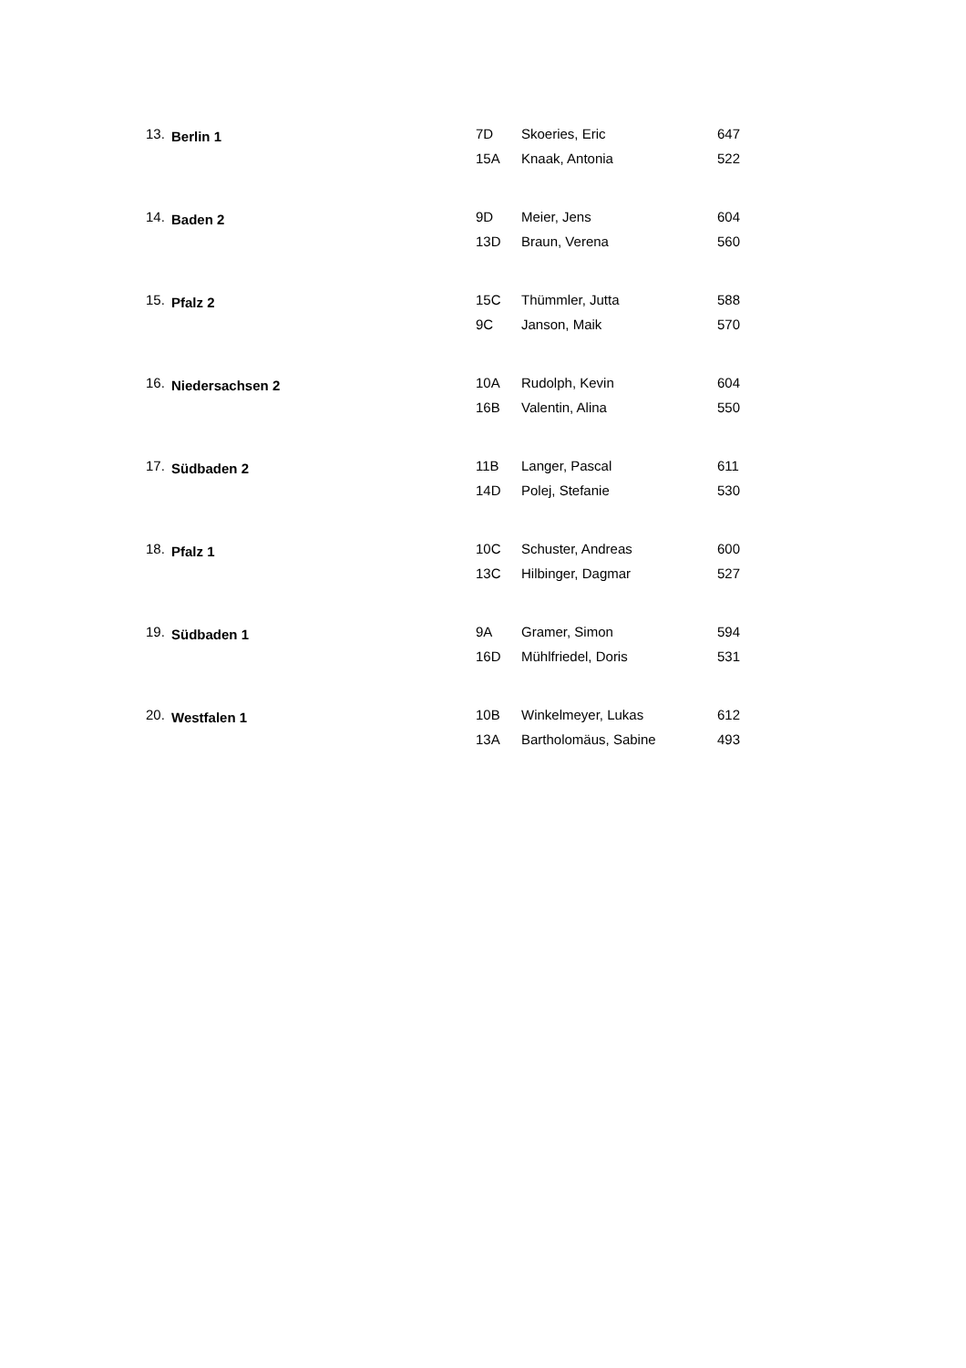| 13. | Berlin 1 | 7D | Skoeries, Eric | 647 |
| | | 15A | Knaak, Antonia | 522 |
| 14. | Baden 2 | 9D | Meier, Jens | 604 |
| | | 13D | Braun, Verena | 560 |
| 15. | Pfalz 2 | 15C | Thümmler, Jutta | 588 |
| | | 9C | Janson, Maik | 570 |
| 16. | Niedersachsen 2 | 10A | Rudolph, Kevin | 604 |
| | | 16B | Valentin, Alina | 550 |
| 17. | Südbaden 2 | 11B | Langer, Pascal | 611 |
| | | 14D | Polej, Stefanie | 530 |
| 18. | Pfalz 1 | 10C | Schuster, Andreas | 600 |
| | | 13C | Hilbinger, Dagmar | 527 |
| 19. | Südbaden 1 | 9A | Gramer, Simon | 594 |
| | | 16D | Mühlfriedel, Doris | 531 |
| 20. | Westfalen 1 | 10B | Winkelmeyer, Lukas | 612 |
| | | 13A | Bartholomäus, Sabine | 493 |